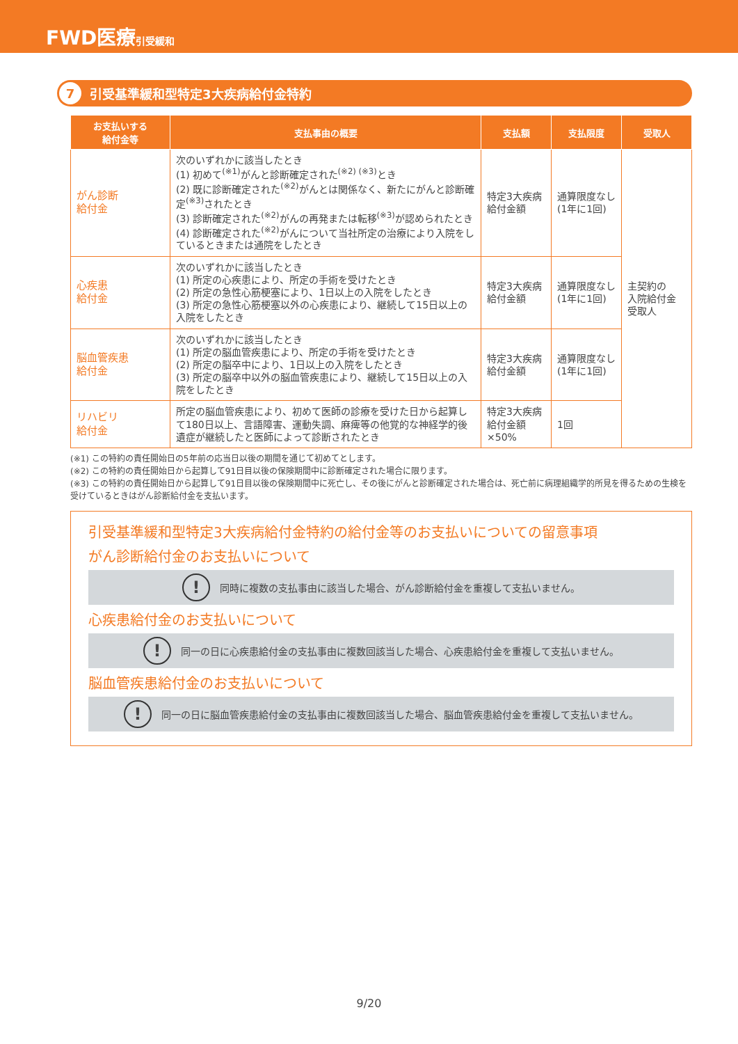FWD医療 引受緩和
7 引受基準緩和型特定3大疾病給付金特約
| お支払いする 給付金等 | 支払事由の概要 | 支払額 | 支払限度 | 受取人 |
| --- | --- | --- | --- | --- |
| がん診断 給付金 | 次のいずれかに該当したとき (1) 初めて<sup>(※1)</sup>がんと診断確定された<sup>(※2) (※3)</sup>とき (2) 既に診断確定された<sup>(※2)</sup>がんとは関係なく、新たにがんと診断確定<sup>(※3)</sup>されたとき (3) 診断確定された<sup>(※2)</sup>がんの再発または転移<sup>(※3)</sup>が認められたとき (4) 診断確定された<sup>(※2)</sup>がんについて当社所定の治療により入院をしているときまたは通院をしたとき | 特定3大疾病 給付金額 | 通算限度なし (1年に1回) | 主契約の 入院給付金 受取人 |
| 心疾患 給付金 | 次のいずれかに該当したとき (1) 所定の心疾患により、所定の手術を受けたとき (2) 所定の急性心筋梗塞により、1日以上の入院をしたとき (3) 所定の急性心筋梗塞以外の心疾患により、継続して15日以上の入院をしたとき | 特定3大疾病 給付金額 | 通算限度なし (1年に1回) | |
| 脳血管疾患 給付金 | 次のいずれかに該当したとき (1) 所定の脳血管疾患により、所定の手術を受けたとき (2) 所定の脳卒中により、1日以上の入院をしたとき (3) 所定の脳卒中以外の脳血管疾患により、継続して15日以上の入院をしたとき | 特定3大疾病 給付金額 | 通算限度なし (1年に1回) | |
| リハビリ 給付金 | 所定の脳血管疾患により、初めて医師の診療を受けた日から起算して180日以上、言語障害、運動失調、麻痺等の他覚的な神経学的後遺症が継続したと医師によって診断されたとき | 特定3大疾病 給付金額 ×50% | 1回 | |
(※1) この特約の責任開始日の5年前の応当日以後の期間を通じて初めてとします。
(※2) この特約の責任開始日から起算して91日目以後の保険期間中に診断確定された場合に限ります。
(※3) この特約の責任開始日から起算して91日目以後の保険期間中に死亡し、その後にがんと診断確定された場合は、死亡前に病理組織学的所見を得るための生検を受けているときはがん診断給付金を支払います。
引受基準緩和型特定3大疾病給付金特約の給付金等のお支払いについての留意事項
がん診断給付金のお支払いについて
! 同時に複数の支払事由に該当した場合、がん診断給付金を重複して支払いません。
心疾患給付金のお支払いについて
! 同一の日に心疾患給付金の支払事由に複数回該当した場合、心疾患給付金を重複して支払いません。
脳血管疾患給付金のお支払いについて
! 同一の日に脳血管疾患給付金の支払事由に複数回該当した場合、脳血管疾患給付金を重複して支払いません。
9/20